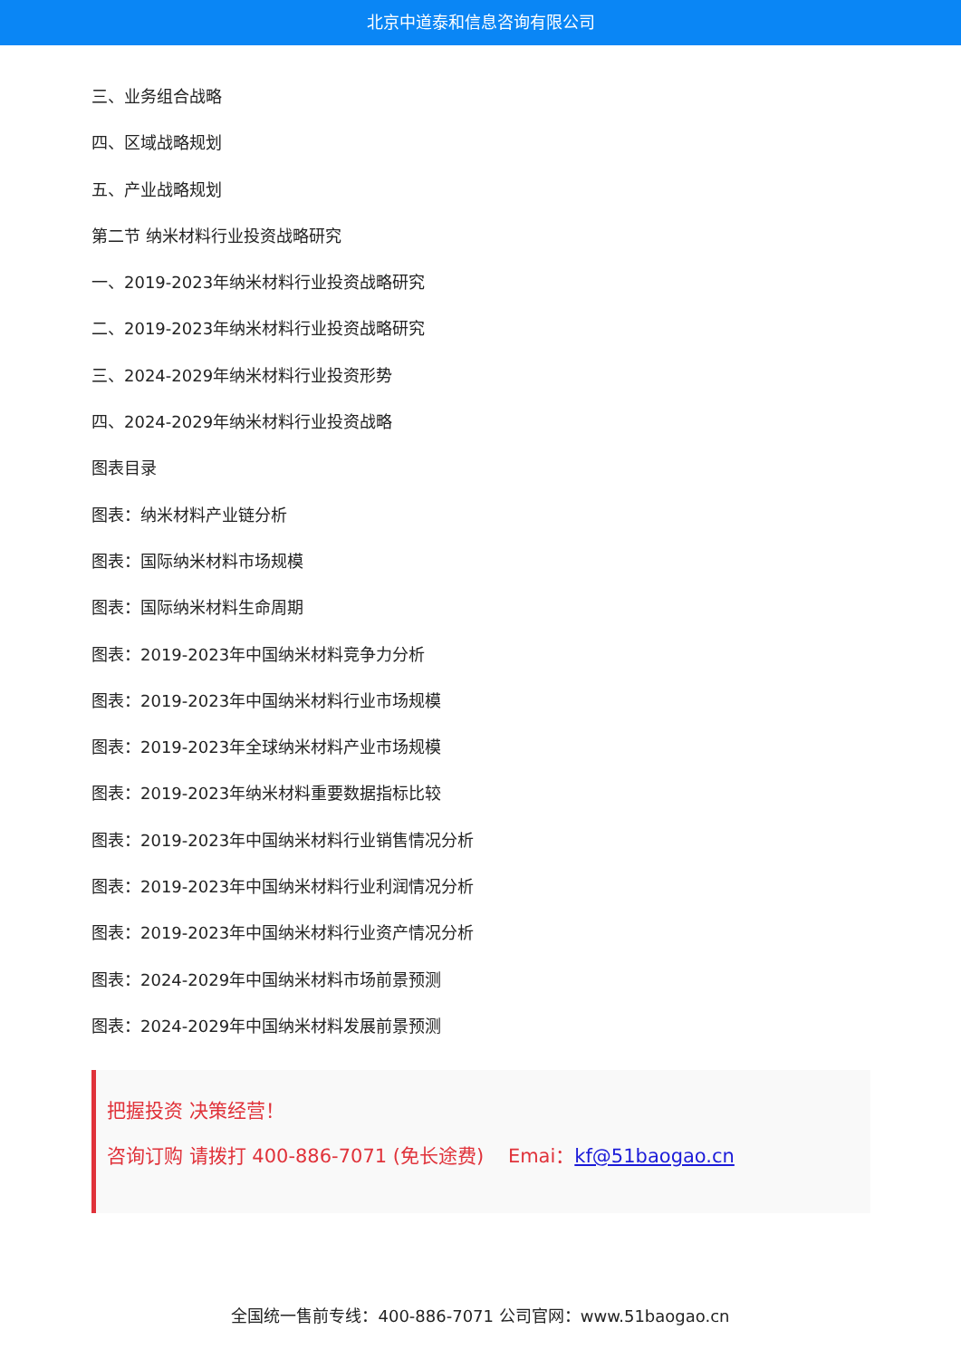北京中道泰和信息咨询有限公司
三、业务组合战略
四、区域战略规划
五、产业战略规划
第二节 纳米材料行业投资战略研究
一、2019-2023年纳米材料行业投资战略研究
二、2019-2023年纳米材料行业投资战略研究
三、2024-2029年纳米材料行业投资形势
四、2024-2029年纳米材料行业投资战略
图表目录
图表：纳米材料产业链分析
图表：国际纳米材料市场规模
图表：国际纳米材料生命周期
图表：2019-2023年中国纳米材料竞争力分析
图表：2019-2023年中国纳米材料行业市场规模
图表：2019-2023年全球纳米材料产业市场规模
图表：2019-2023年纳米材料重要数据指标比较
图表：2019-2023年中国纳米材料行业销售情况分析
图表：2019-2023年中国纳米材料行业利润情况分析
图表：2019-2023年中国纳米材料行业资产情况分析
图表：2024-2029年中国纳米材料市场前景预测
图表：2024-2029年中国纳米材料发展前景预测
把握投资 决策经营！
咨询订购 请拨打 400-886-7071 (免长途费) Emai：kf@51baogao.cn
全国统一售前专线：400-886-7071 公司官网：www.51baogao.cn